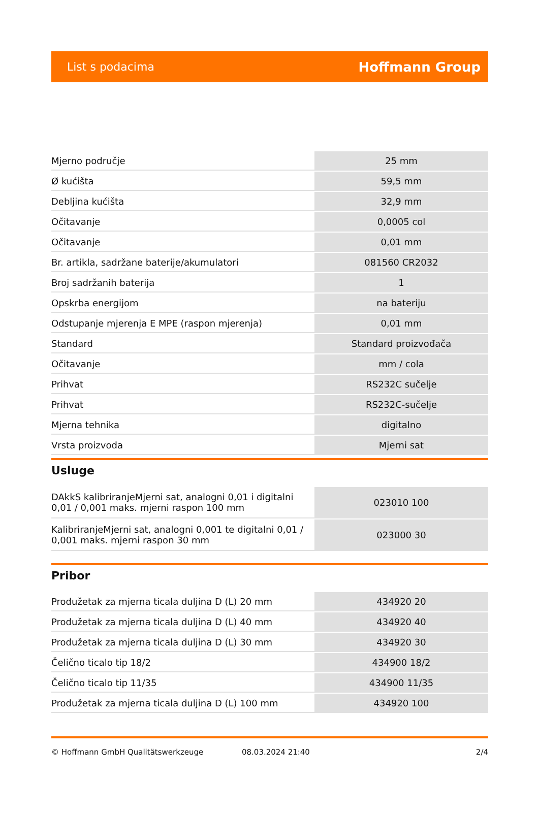List s podacima Hoffmann Group
| Mjerno područje | 25 mm |
| Ø kućišta | 59,5 mm |
| Debljina kućišta | 32,9 mm |
| Očitavanje | 0,0005 col |
| Očitavanje | 0,01 mm |
| Br. artikla, sadržane baterije/akumulatori | 081560 CR2032 |
| Broj sadržanih baterija | 1 |
| Opskrba energijom | na bateriju |
| Odstupanje mjerenja E MPE (raspon mjerenja) | 0,01 mm |
| Standard | Standard proizvođača |
| Očitavanje | mm / cola |
| Prihvat | RS232C sučelje |
| Prihvat | RS232C-sučelje |
| Mjerna tehnika | digitalno |
| Vrsta proizvoda | Mjerni sat |
Usluge
| DAkkS kalibriranjeMjerni sat, analogni 0,01 i digitalni 0,01 / 0,001 maks. mjerni raspon 100 mm | 023010 100 |
| KalibriranjeMjerni sat, analogni 0,001 te digitalni 0,01 / 0,001 maks. mjerni raspon 30 mm | 023000 30 |
Pribor
| Produžetak za mjerna ticala duljina D (L) 20 mm | 434920 20 |
| Produžetak za mjerna ticala duljina D (L) 40 mm | 434920 40 |
| Produžetak za mjerna ticala duljina D (L) 30 mm | 434920 30 |
| Čelično ticalo tip 18/2 | 434900 18/2 |
| Čelično ticalo tip 11/35 | 434900 11/35 |
| Produžetak za mjerna ticala duljina D (L) 100 mm | 434920 100 |
© Hoffmann GmbH Qualitätswerkzeuge 08.03.2024 21:40 2/4